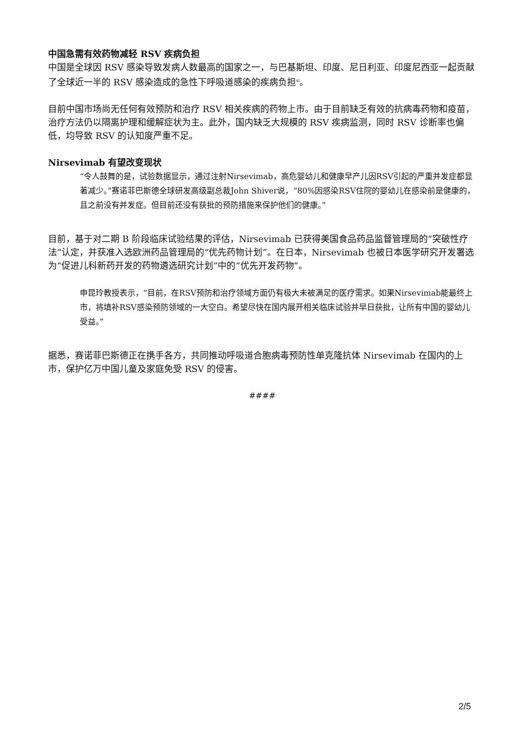中国急需有效药物减轻 RSV 疾病负担
中国是全球因 RSV 感染导致发病人数最高的国家之一，与巴基斯坦、印度、尼日利亚、印度尼西亚一起贡献了全球近一半的 RSV 感染造成的急性下呼吸道感染的疾病负担<sup>xi</sup>。
目前中国市场尚无任何有效预防和治疗 RSV 相关疾病的药物上市。由于目前缺乏有效的抗病毒药物和疫苗，治疗方法仍以隔离护理和缓解症状为主。此外，国内缺乏大规模的 RSV 疾病监测，同时 RSV 诊断率也偏低，均导致 RSV 的认知度严重不足。
Nirsevimab 有望改变现状
“令人鼓舞的是，试验数据显示，通过注射Nirsevimab，高危婴幼儿和健康早产儿因RSV引起的严重并发症都显著减少。”赛诺菲巴斯德全球研发高级副总裁John Shiver说，“80%因感染RSV住院的婴幼儿在感染前是健康的，且之前没有并发症。但目前还没有获批的预防措施来保护他们的健康。”
目前，基于对二期 B 阶段临床试验结果的评估，Nirsevimab 已获得美国食品药品监督管理局的“突破性疗法”认定，并获准入选欧洲药品管理局的“优先药物计划”。在日本，Nirsevimab 也被日本医学研究开发署选为“促进儿科新药开发的药物遴选研究计划”中的“优先开发药物”。
申昆玲教授表示，“目前，在RSV预防和治疗领域方面仍有极大未被满足的医疗需求。如果Nirsevimab能最终上市，将填补RSV感染预防领域的一大空白。希望尽快在国内展开相关临床试验并早日获批，让所有中国的婴幼儿受益。”
据悉，赛诺菲巴斯德正在携手各方，共同推动呼吸道合胞病毒预防性单克隆抗体 Nirsevimab 在国内的上市，保护亿万中国儿童及家庭免受 RSV 的侵害。
####
2/5